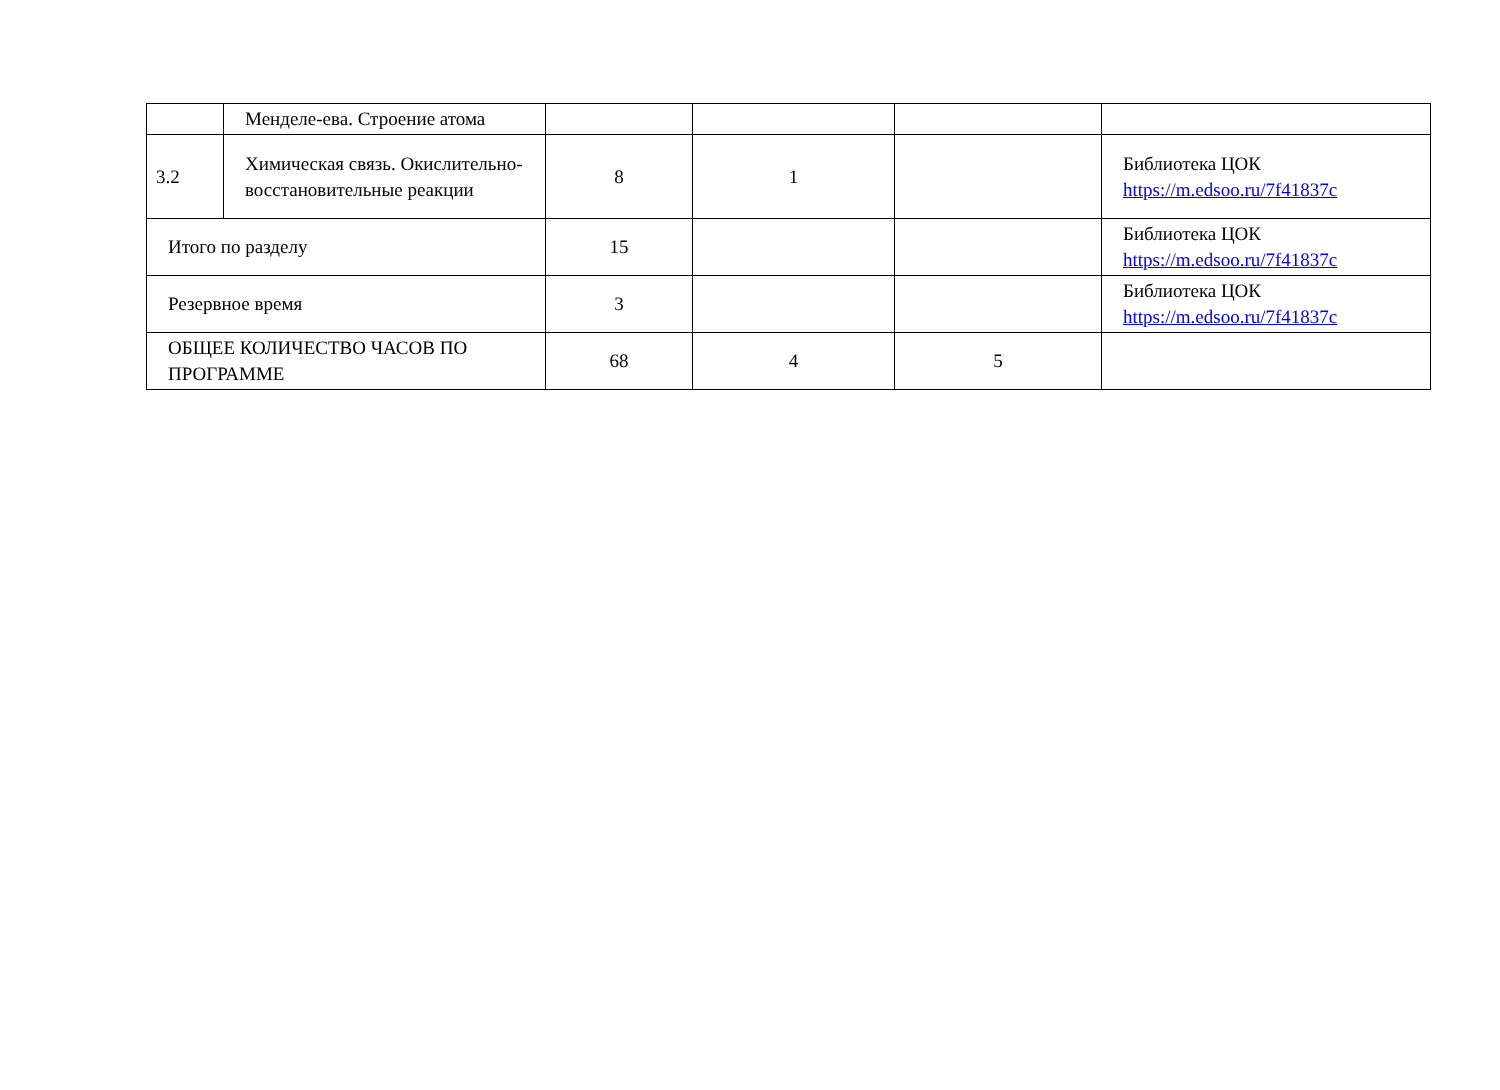| | Менделе-ева. Строение атома | | | | |
| 3.2 | Химическая связь. Окислительно-восстановительные реакции | 8 | 1 | | Библиотека ЦОК https://m.edsoo.ru/7f41837c |
| Итого по разделу | | 15 | | | Библиотека ЦОК https://m.edsoo.ru/7f41837c |
| Резервное время | | 3 | | | Библиотека ЦОК https://m.edsoo.ru/7f41837c |
| ОБЩЕЕ КОЛИЧЕСТВО ЧАСОВ ПО ПРОГРАММЕ | | 68 | 4 | 5 | |